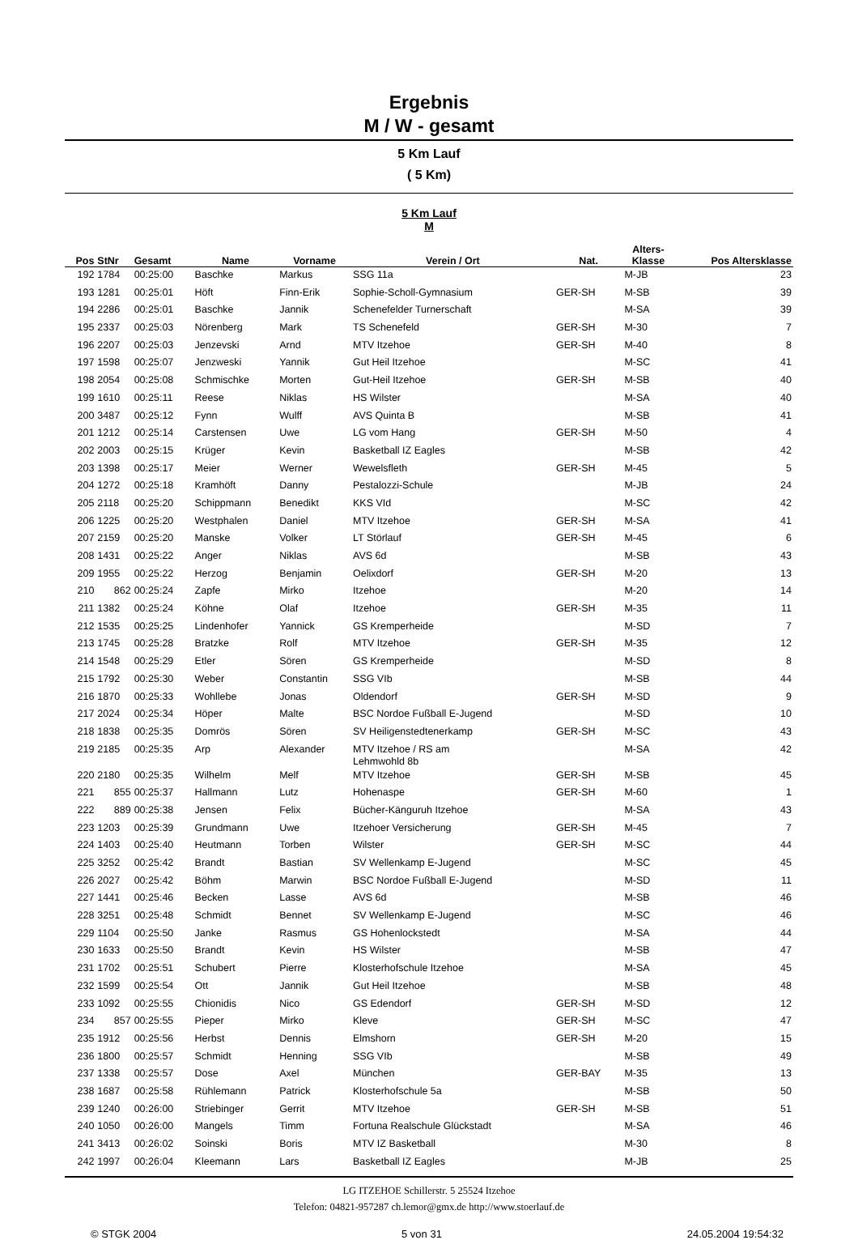Ergebnis
M / W - gesamt
5 Km Lauf
( 5 Km)
5 Km Lauf
M
| Pos | StNr | Gesamt | Name | Vorname | Verein / Ort | Nat. | Alters- Klasse | Pos Altersklasse |
| --- | --- | --- | --- | --- | --- | --- | --- | --- |
| 192 | 1784 | 00:25:00 | Baschke | Markus | SSG 11a | | M-JB | 23 |
| 193 | 1281 | 00:25:01 | Höft | Finn-Erik | Sophie-Scholl-Gymnasium | GER-SH | M-SB | 39 |
| 194 | 2286 | 00:25:01 | Baschke | Jannik | Schenefelder Turnerschaft | | M-SA | 39 |
| 195 | 2337 | 00:25:03 | Nörenberg | Mark | TS Schenefeld | GER-SH | M-30 | 7 |
| 196 | 2207 | 00:25:03 | Jenzevski | Arnd | MTV Itzehoe | GER-SH | M-40 | 8 |
| 197 | 1598 | 00:25:07 | Jenzweski | Yannik | Gut Heil Itzehoe | | M-SC | 41 |
| 198 | 2054 | 00:25:08 | Schmischke | Morten | Gut-Heil Itzehoe | GER-SH | M-SB | 40 |
| 199 | 1610 | 00:25:11 | Reese | Niklas | HS Wilster | | M-SA | 40 |
| 200 | 3487 | 00:25:12 | Fynn | Wulff | AVS Quinta B | | M-SB | 41 |
| 201 | 1212 | 00:25:14 | Carstensen | Uwe | LG vom Hang | GER-SH | M-50 | 4 |
| 202 | 2003 | 00:25:15 | Krüger | Kevin | Basketball IZ Eagles | | M-SB | 42 |
| 203 | 1398 | 00:25:17 | Meier | Werner | Wewelsfleth | GER-SH | M-45 | 5 |
| 204 | 1272 | 00:25:18 | Kramhöft | Danny | Pestalozzi-Schule | | M-JB | 24 |
| 205 | 2118 | 00:25:20 | Schippmann | Benedikt | KKS VId | | M-SC | 42 |
| 206 | 1225 | 00:25:20 | Westphalen | Daniel | MTV Itzehoe | GER-SH | M-SA | 41 |
| 207 | 2159 | 00:25:20 | Manske | Volker | LT Störlauf | GER-SH | M-45 | 6 |
| 208 | 1431 | 00:25:22 | Anger | Niklas | AVS 6d | | M-SB | 43 |
| 209 | 1955 | 00:25:22 | Herzog | Benjamin | Oelixdorf | GER-SH | M-20 | 13 |
| 210 | 862 | 00:25:24 | Zapfe | Mirko | Itzehoe | | M-20 | 14 |
| 211 | 1382 | 00:25:24 | Köhne | Olaf | Itzehoe | GER-SH | M-35 | 11 |
| 212 | 1535 | 00:25:25 | Lindenhofer | Yannick | GS Kremperheide | | M-SD | 7 |
| 213 | 1745 | 00:25:28 | Bratzke | Rolf | MTV Itzehoe | GER-SH | M-35 | 12 |
| 214 | 1548 | 00:25:29 | Etler | Sören | GS Kremperheide | | M-SD | 8 |
| 215 | 1792 | 00:25:30 | Weber | Constantin | SSG VIb | | M-SB | 44 |
| 216 | 1870 | 00:25:33 | Wohllebe | Jonas | Oldendorf | GER-SH | M-SD | 9 |
| 217 | 2024 | 00:25:34 | Höper | Malte | BSC Nordoe Fußball E-Jugend | | M-SD | 10 |
| 218 | 1838 | 00:25:35 | Domrös | Sören | SV Heiligenstedtenerkamp | GER-SH | M-SC | 43 |
| 219 | 2185 | 00:25:35 | Arp | Alexander | MTV Itzehoe / RS am Lehmwohld 8b | | M-SA | 42 |
| 220 | 2180 | 00:25:35 | Wilhelm | Melf | MTV Itzehoe | GER-SH | M-SB | 45 |
| 221 | 855 | 00:25:37 | Hallmann | Lutz | Hohenaspe | GER-SH | M-60 | 1 |
| 222 | 889 | 00:25:38 | Jensen | Felix | Bücher-Känguruh Itzehoe | | M-SA | 43 |
| 223 | 1203 | 00:25:39 | Grundmann | Uwe | Itzehoer Versicherung | GER-SH | M-45 | 7 |
| 224 | 1403 | 00:25:40 | Heutmann | Torben | Wilster | GER-SH | M-SC | 44 |
| 225 | 3252 | 00:25:42 | Brandt | Bastian | SV Wellenkamp E-Jugend | | M-SC | 45 |
| 226 | 2027 | 00:25:42 | Böhm | Marwin | BSC Nordoe Fußball E-Jugend | | M-SD | 11 |
| 227 | 1441 | 00:25:46 | Becken | Lasse | AVS 6d | | M-SB | 46 |
| 228 | 3251 | 00:25:48 | Schmidt | Bennet | SV Wellenkamp E-Jugend | | M-SC | 46 |
| 229 | 1104 | 00:25:50 | Janke | Rasmus | GS Hohenlockstedt | | M-SA | 44 |
| 230 | 1633 | 00:25:50 | Brandt | Kevin | HS Wilster | | M-SB | 47 |
| 231 | 1702 | 00:25:51 | Schubert | Pierre | Klosterhofschule Itzehoe | | M-SA | 45 |
| 232 | 1599 | 00:25:54 | Ott | Jannik | Gut Heil Itzehoe | | M-SB | 48 |
| 233 | 1092 | 00:25:55 | Chionidis | Nico | GS Edendorf | GER-SH | M-SD | 12 |
| 234 | 857 | 00:25:55 | Pieper | Mirko | Kleve | GER-SH | M-SC | 47 |
| 235 | 1912 | 00:25:56 | Herbst | Dennis | Elmshorn | GER-SH | M-20 | 15 |
| 236 | 1800 | 00:25:57 | Schmidt | Henning | SSG VIb | | M-SB | 49 |
| 237 | 1338 | 00:25:57 | Dose | Axel | München | GER-BAY | M-35 | 13 |
| 238 | 1687 | 00:25:58 | Rühlemann | Patrick | Klosterhofschule 5a | | M-SB | 50 |
| 239 | 1240 | 00:26:00 | Striebinger | Gerrit | MTV Itzehoe | GER-SH | M-SB | 51 |
| 240 | 1050 | 00:26:00 | Mangels | Timm | Fortuna Realschule Glückstadt | | M-SA | 46 |
| 241 | 3413 | 00:26:02 | Soinski | Boris | MTV IZ Basketball | | M-30 | 8 |
| 242 | 1997 | 00:26:04 | Kleemann | Lars | Basketball IZ Eagles | | M-JB | 25 |
LG ITZEHOE Schillerstr. 5 25524 Itzehoe
Telefon: 04821-957287 ch.lemor@gmx.de http://www.stoerlauf.de
© STGK 2004 5 von 31 24.05.2004 19:54:32